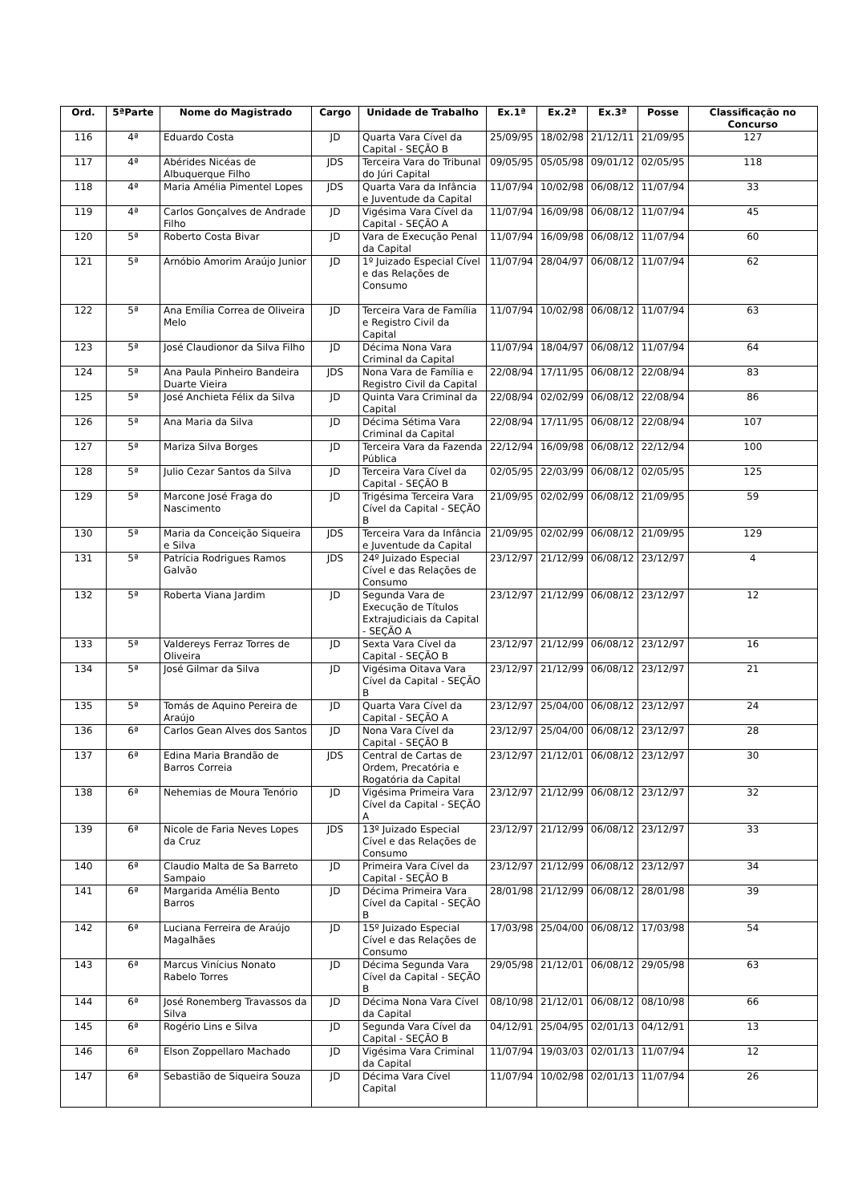| Ord. | 5ªParte | Nome do Magistrado | Cargo | Unidade de Trabalho | Ex.1ª | Ex.2ª | Ex.3ª | Posse | Classificação no Concurso |
| --- | --- | --- | --- | --- | --- | --- | --- | --- | --- |
| 116 | 4ª | Eduardo Costa | JD | Quarta Vara Cível da Capital - SEÇÃO B | 25/09/95 | 18/02/98 | 21/12/11 | 21/09/95 | 127 |
| 117 | 4ª | Abérides Nicéas de Albuquerque Filho | JDS | Terceira Vara do Tribunal do Júri Capital | 09/05/95 | 05/05/98 | 09/01/12 | 02/05/95 | 118 |
| 118 | 4ª | Maria Amélia Pimentel Lopes | JDS | Quarta Vara da Infância e Juventude da Capital | 11/07/94 | 10/02/98 | 06/08/12 | 11/07/94 | 33 |
| 119 | 4ª | Carlos Gonçalves de Andrade Filho | JD | Vigésima Vara Cível da Capital - SEÇÃO A | 11/07/94 | 16/09/98 | 06/08/12 | 11/07/94 | 45 |
| 120 | 5ª | Roberto Costa Bivar | JD | Vara de Execução Penal da Capital | 11/07/94 | 16/09/98 | 06/08/12 | 11/07/94 | 60 |
| 121 | 5ª | Arnóbio Amorim Araújo Junior | JD | 1º Juizado Especial Cível e das Relações de Consumo | 11/07/94 | 28/04/97 | 06/08/12 | 11/07/94 | 62 |
| 122 | 5ª | Ana Emília Correa de Oliveira Melo | JD | Terceira Vara de Família e Registro Civil da Capital | 11/07/94 | 10/02/98 | 06/08/12 | 11/07/94 | 63 |
| 123 | 5ª | José Claudionor da Silva Filho | JD | Décima Nona Vara Criminal da Capital | 11/07/94 | 18/04/97 | 06/08/12 | 11/07/94 | 64 |
| 124 | 5ª | Ana Paula Pinheiro Bandeira Duarte Vieira | JDS | Nona Vara de Família e Registro Civil da Capital | 22/08/94 | 17/11/95 | 06/08/12 | 22/08/94 | 83 |
| 125 | 5ª | José Anchieta Félix da Silva | JD | Quinta Vara Criminal da Capital | 22/08/94 | 02/02/99 | 06/08/12 | 22/08/94 | 86 |
| 126 | 5ª | Ana Maria da Silva | JD | Décima Sétima Vara Criminal da Capital | 22/08/94 | 17/11/95 | 06/08/12 | 22/08/94 | 107 |
| 127 | 5ª | Mariza Silva Borges | JD | Terceira Vara da Fazenda Pública | 22/12/94 | 16/09/98 | 06/08/12 | 22/12/94 | 100 |
| 128 | 5ª | Julio Cezar Santos da Silva | JD | Terceira Vara Cível da Capital - SEÇÃO B | 02/05/95 | 22/03/99 | 06/08/12 | 02/05/95 | 125 |
| 129 | 5ª | Marcone José Fraga do Nascimento | JD | Trigésima Terceira Vara Cível da Capital - SEÇÃO B | 21/09/95 | 02/02/99 | 06/08/12 | 21/09/95 | 59 |
| 130 | 5ª | Maria da Conceição Siqueira e Silva | JDS | Terceira Vara da Infância e Juventude da Capital | 21/09/95 | 02/02/99 | 06/08/12 | 21/09/95 | 129 |
| 131 | 5ª | Patrícia Rodrigues Ramos Galvão | JDS | 24º Juizado Especial Cível e das Relações de Consumo | 23/12/97 | 21/12/99 | 06/08/12 | 23/12/97 | 4 |
| 132 | 5ª | Roberta Viana Jardim | JD | Segunda Vara de Execução de Títulos Extrajudiciais da Capital - SEÇÃO A | 23/12/97 | 21/12/99 | 06/08/12 | 23/12/97 | 12 |
| 133 | 5ª | Valdereys Ferraz Torres de Oliveira | JD | Sexta Vara Cível da Capital - SEÇÃO B | 23/12/97 | 21/12/99 | 06/08/12 | 23/12/97 | 16 |
| 134 | 5ª | José Gilmar da Silva | JD | Vigésima Oitava Vara Cível da Capital - SEÇÃO B | 23/12/97 | 21/12/99 | 06/08/12 | 23/12/97 | 21 |
| 135 | 5ª | Tomás de Aquino Pereira de Araújo | JD | Quarta Vara Cível da Capital - SEÇÃO A | 23/12/97 | 25/04/00 | 06/08/12 | 23/12/97 | 24 |
| 136 | 6ª | Carlos Gean Alves dos Santos | JD | Nona Vara Cível da Capital - SEÇÃO B | 23/12/97 | 25/04/00 | 06/08/12 | 23/12/97 | 28 |
| 137 | 6ª | Edina Maria Brandão de Barros Correia | JDS | Central de Cartas de Ordem, Precatória e Rogatória da Capital | 23/12/97 | 21/12/01 | 06/08/12 | 23/12/97 | 30 |
| 138 | 6ª | Nehemias de Moura Tenório | JD | Vigésima Primeira Vara Cível da Capital - SEÇÃO A | 23/12/97 | 21/12/99 | 06/08/12 | 23/12/97 | 32 |
| 139 | 6ª | Nicole de Faria Neves Lopes da Cruz | JDS | 13º Juizado Especial Cível e das Relações de Consumo | 23/12/97 | 21/12/99 | 06/08/12 | 23/12/97 | 33 |
| 140 | 6ª | Claudio Malta de Sa Barreto Sampaio | JD | Primeira Vara Cível da Capital - SEÇÃO B | 23/12/97 | 21/12/99 | 06/08/12 | 23/12/97 | 34 |
| 141 | 6ª | Margarida Amélia Bento Barros | JD | Décima Primeira Vara Cível da Capital - SEÇÃO B | 28/01/98 | 21/12/99 | 06/08/12 | 28/01/98 | 39 |
| 142 | 6ª | Luciana Ferreira de Araújo Magalhães | JD | 15º Juizado Especial Cível e das Relações de Consumo | 17/03/98 | 25/04/00 | 06/08/12 | 17/03/98 | 54 |
| 143 | 6ª | Marcus Vinícius Nonato Rabelo Torres | JD | Décima Segunda Vara Cível da Capital - SEÇÃO B | 29/05/98 | 21/12/01 | 06/08/12 | 29/05/98 | 63 |
| 144 | 6ª | José Ronemberg Travassos da Silva | JD | Décima Nona Vara Cível da Capital | 08/10/98 | 21/12/01 | 06/08/12 | 08/10/98 | 66 |
| 145 | 6ª | Rogério Lins e Silva | JD | Segunda Vara Cível da Capital - SEÇÃO B | 04/12/91 | 25/04/95 | 02/01/13 | 04/12/91 | 13 |
| 146 | 6ª | Elson Zoppellaro Machado | JD | Vigésima Vara Criminal da Capital | 11/07/94 | 19/03/03 | 02/01/13 | 11/07/94 | 12 |
| 147 | 6ª | Sebastião de Siqueira Souza | JD | Décima Vara Cível Capital | 11/07/94 | 10/02/98 | 02/01/13 | 11/07/94 | 26 |